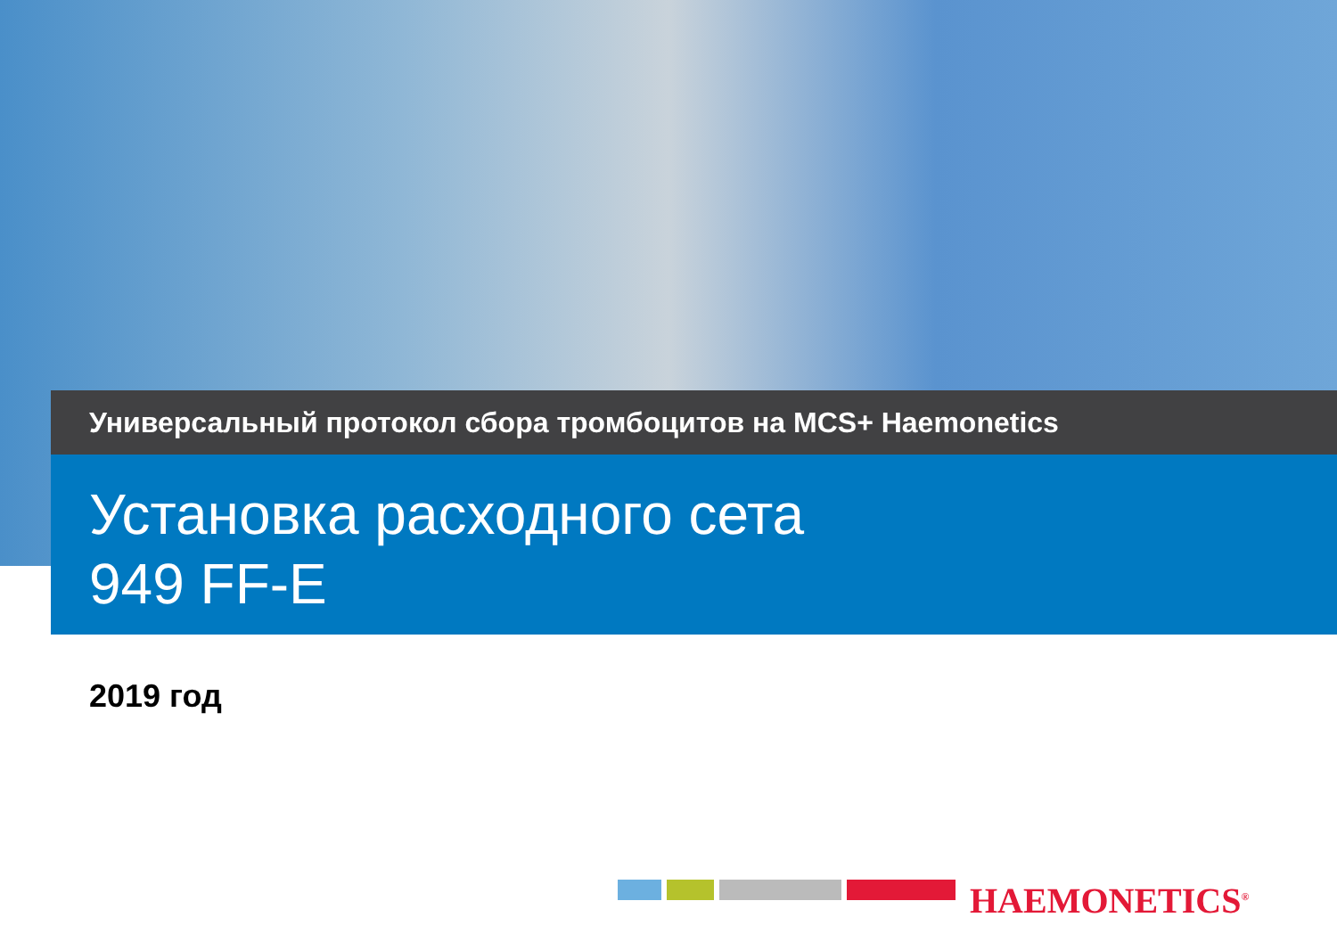Универсальный протокол сбора тромбоцитов на MCS+ Haemonetics
Установка расходного сета
949 FF-E
2019 год
HAEMONETICS<sup>®</sup>